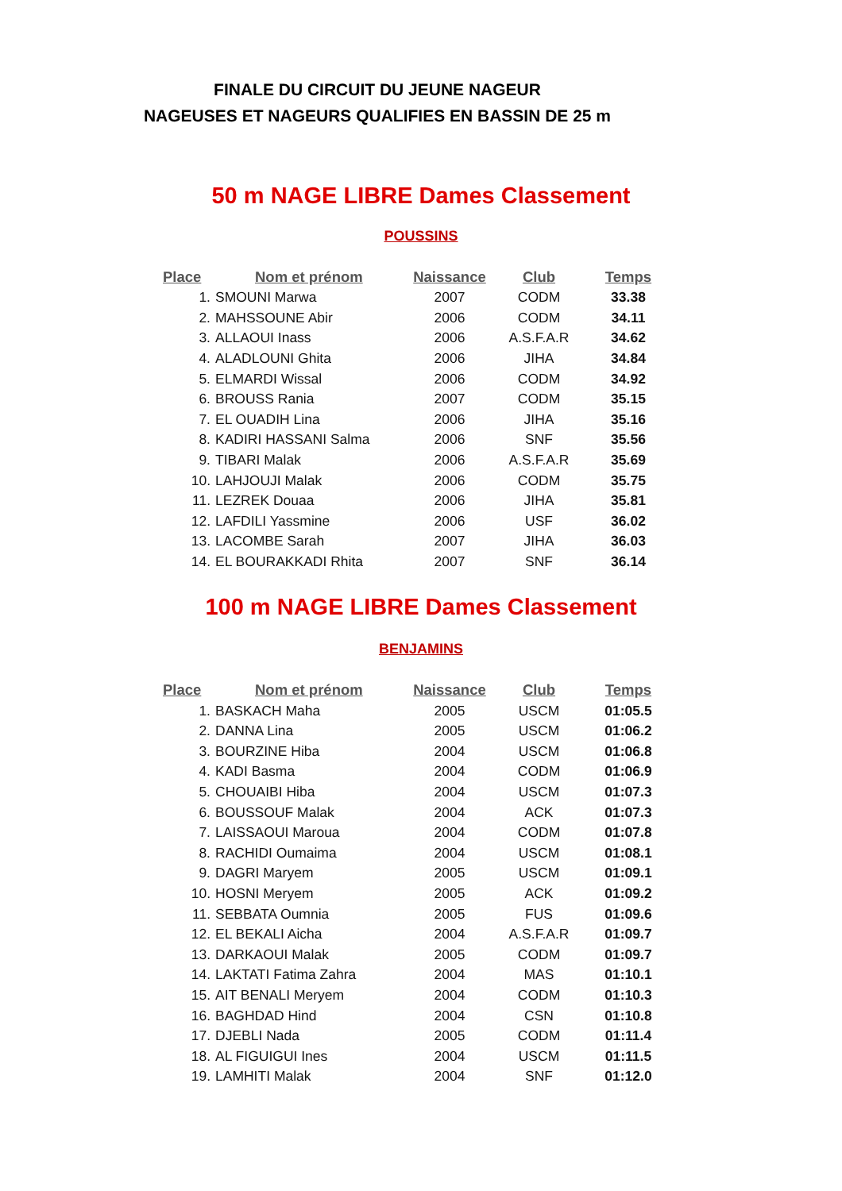FINALE DU CIRCUIT DU JEUNE NAGEUR
NAGEUSES ET NAGEURS QUALIFIES EN BASSIN DE 25 m
50 m NAGE LIBRE Dames Classement
POUSSINS
| Place | Nom et prénom | Naissance | Club | Temps |
| --- | --- | --- | --- | --- |
| 1. | SMOUNI Marwa | 2007 | CODM | 33.38 |
| 2. | MAHSSOUNE Abir | 2006 | CODM | 34.11 |
| 3. | ALLAOUI Inass | 2006 | A.S.F.A.R | 34.62 |
| 4. | ALADLOUNI Ghita | 2006 | JIHA | 34.84 |
| 5. | ELMARDI Wissal | 2006 | CODM | 34.92 |
| 6. | BROUSS Rania | 2007 | CODM | 35.15 |
| 7. | EL OUADIH Lina | 2006 | JIHA | 35.16 |
| 8. | KADIRI HASSANI Salma | 2006 | SNF | 35.56 |
| 9. | TIBARI Malak | 2006 | A.S.F.A.R | 35.69 |
| 10. | LAHJOUJI Malak | 2006 | CODM | 35.75 |
| 11. | LEZREK Douaa | 2006 | JIHA | 35.81 |
| 12. | LAFDILI Yassmine | 2006 | USF | 36.02 |
| 13. | LACOMBE Sarah | 2007 | JIHA | 36.03 |
| 14. | EL BOURAKKADI Rhita | 2007 | SNF | 36.14 |
100 m NAGE LIBRE Dames Classement
BENJAMINS
| Place | Nom et prénom | Naissance | Club | Temps |
| --- | --- | --- | --- | --- |
| 1. | BASKACH Maha | 2005 | USCM | 01:05.5 |
| 2. | DANNA Lina | 2005 | USCM | 01:06.2 |
| 3. | BOURZINE Hiba | 2004 | USCM | 01:06.8 |
| 4. | KADI Basma | 2004 | CODM | 01:06.9 |
| 5. | CHOUAIBI Hiba | 2004 | USCM | 01:07.3 |
| 6. | BOUSSOUF Malak | 2004 | ACK | 01:07.3 |
| 7. | LAISSAOUI Maroua | 2004 | CODM | 01:07.8 |
| 8. | RACHIDI Oumaima | 2004 | USCM | 01:08.1 |
| 9. | DAGRI Maryem | 2005 | USCM | 01:09.1 |
| 10. | HOSNI Meryem | 2005 | ACK | 01:09.2 |
| 11. | SEBBATA Oumnia | 2005 | FUS | 01:09.6 |
| 12. | EL BEKALI Aicha | 2004 | A.S.F.A.R | 01:09.7 |
| 13. | DARKAOUI Malak | 2005 | CODM | 01:09.7 |
| 14. | LAKTATI Fatima Zahra | 2004 | MAS | 01:10.1 |
| 15. | AIT BENALI Meryem | 2004 | CODM | 01:10.3 |
| 16. | BAGHDAD Hind | 2004 | CSN | 01:10.8 |
| 17. | DJEBLI Nada | 2005 | CODM | 01:11.4 |
| 18. | AL FIGUIGUI Ines | 2004 | USCM | 01:11.5 |
| 19. | LAMHITI Malak | 2004 | SNF | 01:12.0 |